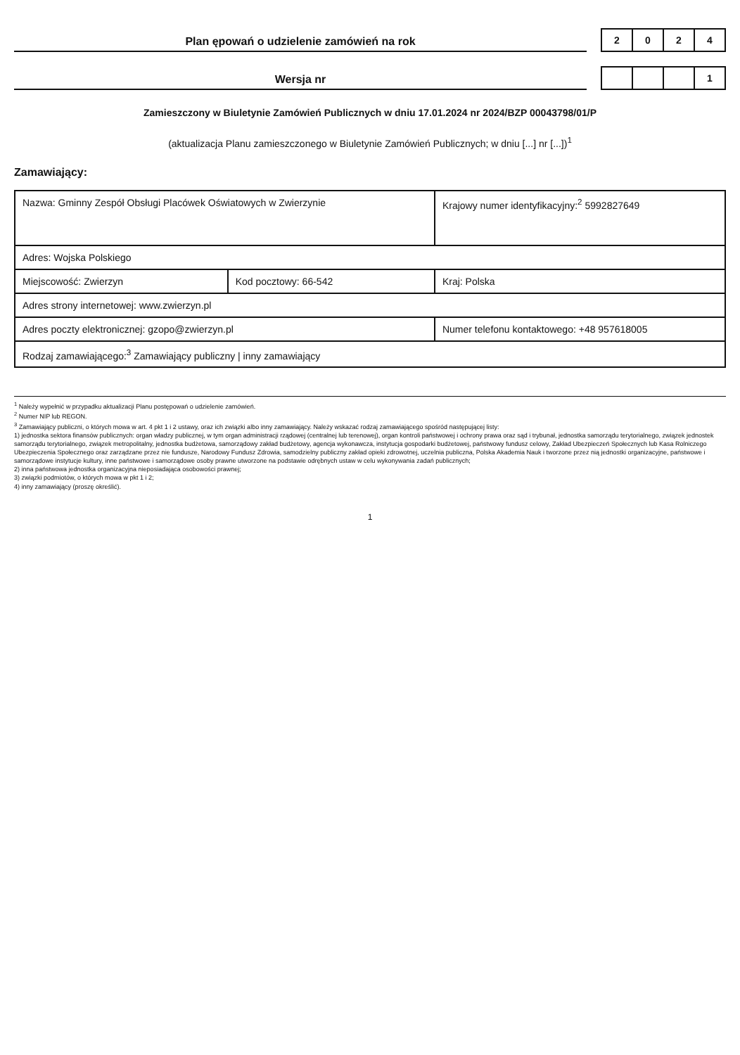Plan ępowań o udzielenie zamówień na rok
| 2 | 0 | 2 | 4 |
Wersja nr
| | | | 1 |
Zamieszczony w Biuletynie Zamówień Publicznych w dniu 17.01.2024 nr 2024/BZP 00043798/01/P
(aktualizacja Planu zamieszczonego w Biuletynie Zamówień Publicznych; w dniu [...] nr [...])<sup>1</sup>
Zamawiający:
| Nazwa: Gminny Zespół Obsługi Placówek Oświatowych w Zwierzynie | | Krajowy numer identyfikacyjny:<sup>2</sup> 5992827649 |
| Adres: Wojska Polskiego | | |
| Miejscowość: Zwierzyn | Kod pocztowy: 66-542 | Kraj: Polska |
| Adres strony internetowej: www.zwierzyn.pl | | |
| Adres poczty elektronicznej: gzopo@zwierzyn.pl | | Numer telefonu kontaktowego: +48 957618005 |
| Rodzaj zamawiającego:<sup>3</sup> Zamawiający publiczny / inny zamawiający | | |
<sup>1</sup> Należy wypełnić w przypadku aktualizacji Planu postępowań o udzielenie zamówień.
<sup>2</sup> Numer NIP lub REGON.
<sup>3</sup> Zamawiający publiczni, o których mowa w art. 4 pkt 1 i 2 ustawy, oraz ich związki albo inny zamawiający. Należy wskazać rodzaj zamawiającego spośród następującej listy:
1) jednostka sektora finansów publicznych: organ władzy publicznej, w tym organ administracji rządowej (centralnej lub terenowej), organ kontroli państwowej i ochrony prawa oraz sąd i trybunał, jednostka samorządu terytorialnego, związek jednostek samorządu terytorialnego, związek metropolitalny, jednostka budżetowa, samorządowy zakład budżetowy, agencja wykonawcza, instytucja gospodarki budżetowej, państwowy fundusz celowy, Zakład Ubezpieczeń Społecznych lub Kasa Rolniczego Ubezpieczenia Społecznego oraz zarządzane przez nie fundusze, Narodowy Fundusz Zdrowia, samodzielny publiczny zakład opieki zdrowotnej, uczelnia publiczna, Polska Akademia Nauk i tworzone przez nią jednostki organizacyjne, państwowe i samorządowe instytucje kultury, inne państwowe i samorządowe osoby prawne utworzone na podstawie odrębnych ustaw w celu wykonywania zadań publicznych;
2) inna państwowa jednostka organizacyjna nieposiadająca osobowości prawnej;
3) związki podmiotów, o których mowa w pkt 1 i 2;
4) inny zamawiający (proszę określić).
1